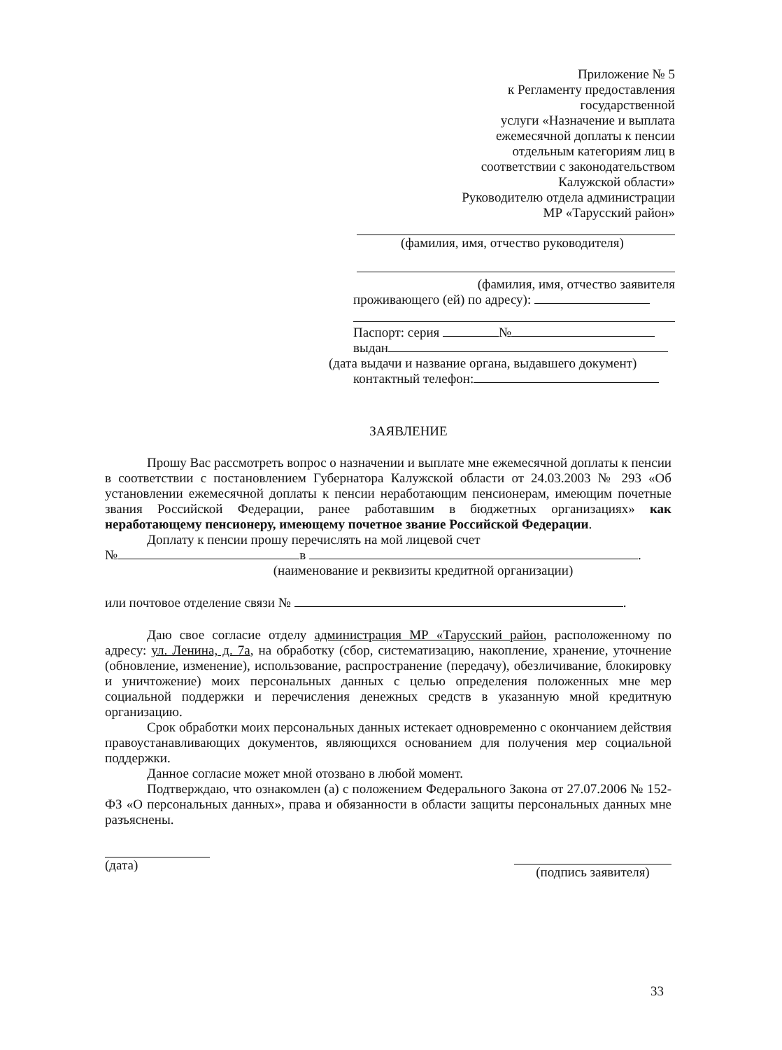Приложение № 5
к Регламенту предоставления
государственной
услуги «Назначение и выплата
ежемесячной доплаты к пенсии
отдельным категориям лиц в
соответствии с законодательством
Калужской области»
Руководителю отдела администрации
МР «Тарусский район»
(фамилия, имя, отчество руководителя)
(фамилия, имя, отчество заявителя
проживающего (ей) по адресу):
Паспорт: серия №
выдан
(дата выдачи и название органа, выдавшего документ)
контактный телефон:
ЗАЯВЛЕНИЕ
Прошу Вас рассмотреть вопрос о назначении и выплате мне ежемесячной доплаты к пенсии в соответствии с постановлением Губернатора Калужской области от 24.03.2003 № 293 «Об установлении ежемесячной доплаты к пенсии неработающим пенсионерам, имеющим почетные звания Российской Федерации, ранее работавшим в бюджетных организациях» как неработающему пенсионеру, имеющему почетное звание Российской Федерации.
Доплату к пенсии прошу перечислять на мой лицевой счет
№ в .
(наименование и реквизиты кредитной организации)
или почтовое отделение связи № .
Даю свое согласие отделу администрация МР «Тарусский район, расположенному по адресу: ул. Ленина, д. 7а, на обработку (сбор, систематизацию, накопление, хранение, уточнение (обновление, изменение), использование, распространение (передачу), обезличивание, блокировку и уничтожение) моих персональных данных с целью определения положенных мне мер социальной поддержки и перечисления денежных средств в указанную мной кредитную организацию.
Срок обработки моих персональных данных истекает одновременно с окончанием действия правоустанавливающих документов, являющихся основанием для получения мер социальной поддержки.
Данное согласие может мной отозвано в любой момент.
Подтверждаю, что ознакомлен (а) с положением Федерального Закона от 27.07.2006 № 152-ФЗ «О персональных данных», права и обязанности в области защиты персональных данных мне разъяснены.
(дата)
(подпись заявителя)
33